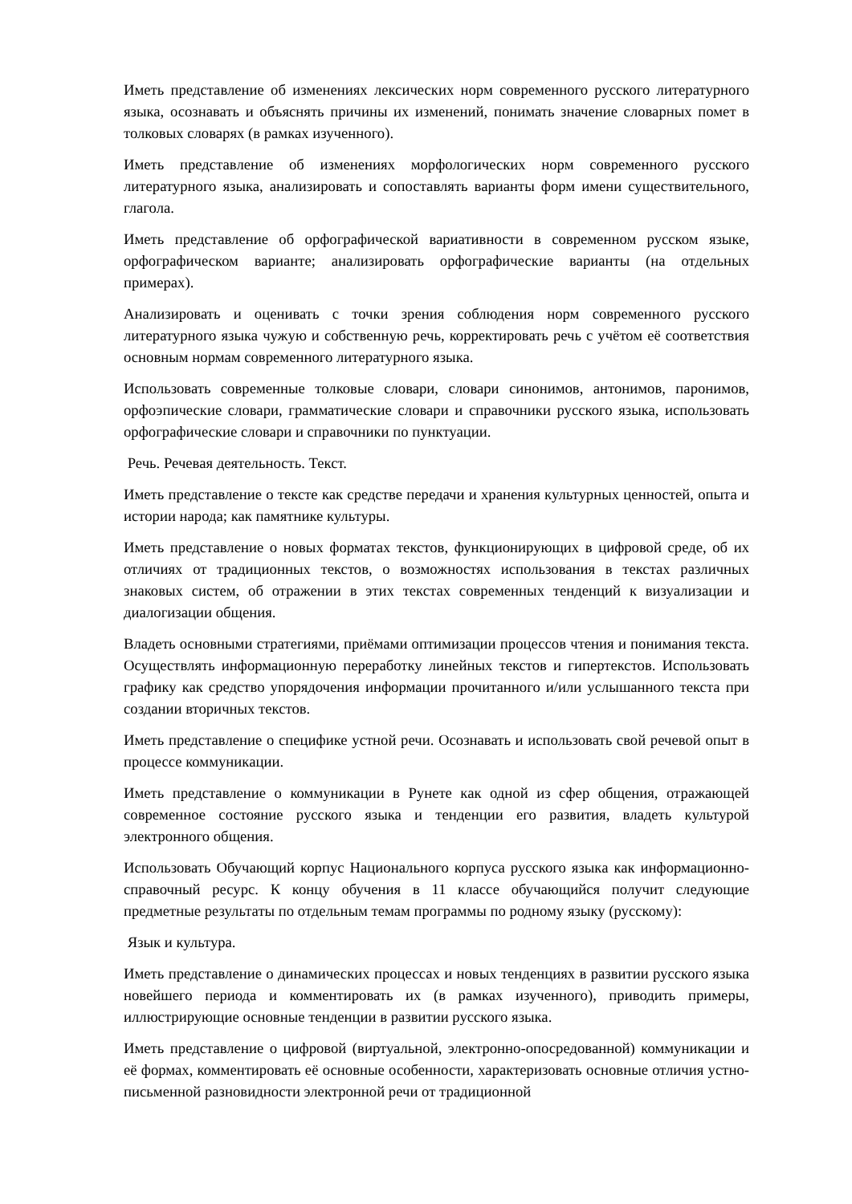Иметь представление об изменениях лексических норм современного русского литературного языка, осознавать и объяснять причины их изменений, понимать значение словарных помет в толковых словарях (в рамках изученного).
Иметь представление об изменениях морфологических норм современного русского литературного языка, анализировать и сопоставлять варианты форм имени существительного, глагола.
Иметь представление об орфографической вариативности в современном русском языке, орфографическом варианте; анализировать орфографические варианты (на отдельных примерах).
Анализировать и оценивать с точки зрения соблюдения норм современного русского литературного языка чужую и собственную речь, корректировать речь с учётом её соответствия основным нормам современного литературного языка.
Использовать современные толковые словари, словари синонимов, антонимов, паронимов, орфоэпические словари, грамматические словари и справочники русского языка, использовать орфографические словари и справочники по пунктуации.
Речь. Речевая деятельность. Текст.
Иметь представление о тексте как средстве передачи и хранения культурных ценностей, опыта и истории народа; как памятнике культуры.
Иметь представление о новых форматах текстов, функционирующих в цифровой среде, об их отличиях от традиционных текстов, о возможностях использования в текстах различных знаковых систем, об отражении в этих текстах современных тенденций к визуализации и диалогизации общения.
Владеть основными стратегиями, приёмами оптимизации процессов чтения и понимания текста. Осуществлять информационную переработку линейных текстов и гипертекстов. Использовать графику как средство упорядочения информации прочитанного и/или услышанного текста при создании вторичных текстов.
Иметь представление о специфике устной речи. Осознавать и использовать свой речевой опыт в процессе коммуникации.
Иметь представление о коммуникации в Рунете как одной из сфер общения, отражающей современное состояние русского языка и тенденции его развития, владеть культурой электронного общения.
Использовать Обучающий корпус Национального корпуса русского языка как информационно-справочный ресурс. К концу обучения в 11 классе обучающийся получит следующие предметные результаты по отдельным темам программы по родному языку (русскому):
Язык и культура.
Иметь представление о динамических процессах и новых тенденциях в развитии русского языка новейшего периода и комментировать их (в рамках изученного), приводить примеры, иллюстрирующие основные тенденции в развитии русского языка.
Иметь представление о цифровой (виртуальной, электронно-опосредованной) коммуникации и её формах, комментировать её основные особенности, характеризовать основные отличия устно-письменной разновидности электронной речи от традиционной